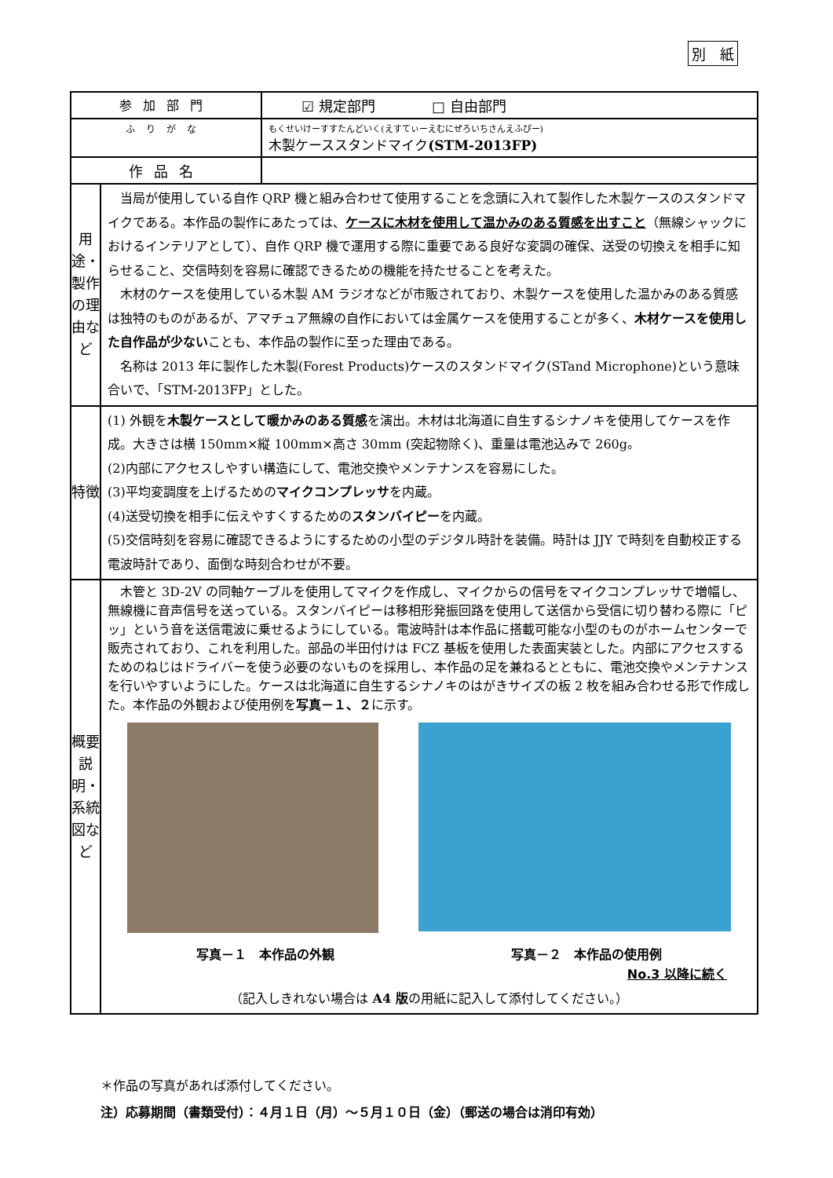別　紙
| 参加部門 | | ☑ 規定部門 □ 自由部門 |
| ふりがな | | もくせいけーすすたんどいく(えすてぃーえむにぜろいちさんえふぴー) 木製ケーススタンドマイク (STM-2013FP) |
| 作品名 | | |
| 用途・製作の理由など | 当局が使用している自作 QRP 機と組み合わせて使用することを念頭に入れて製作した木製ケースのスタンドマイクである。本作品の製作にあたっては、 ケースに木材を使用して温かみのある質感を出すこと （無線シャックにおけるインテリアとして）、自作 QRP 機で運用する際に重要である良好な変調の確保、送受の切換えを相手に知らせること、交信時刻を容易に確認できるための機能を持たせることを考えた。 木材のケースを使用している木製 AM ラジオなどが市販されており、木製ケースを使用した温かみのある質感は独特のものがあるが、アマチュア無線の自作においては金属ケースを使用することが多く、 木材ケースを使用した自作品が少ない ことも、本作品の製作に至った理由である。 名称は 2013 年に製作した木製(Forest Products)ケースのスタンドマイク(STand Microphone)という意味合いで、「STM-2013FP」とした。 | |
| 特徴 | (1) 外観を 木製ケースとして暖かみのある質感 を演出。木材は北海道に自生するシナノキを使用してケースを作成。大きさは横 150mm×縦 100mm×高さ 30mm (突起物除く)、重量は電池込みで 260g。 (2)内部にアクセスしやすい構造にして、電池交換やメンテナンスを容易にした。 (3)平均変調度を上げるための マイクコンプレッサ を内蔵。 (4)送受切換を相手に伝えやすくするための スタンバイピー を内蔵。 (5)交信時刻を容易に確認できるようにするための小型のデジタル時計を装備。時計は JJY で時刻を自動校正する電波時計であり、面倒な時刻合わせが不要。 | |
| 概要説明・系統図など | 木管と 3D-2V の同軸ケーブルを使用してマイクを作成し、マイクからの信号をマイクコンプレッサで増幅し、無線機に音声信号を送っている。スタンバイピーは移相形発振回路を使用して送信から受信に切り替わる際に「ピッ」という音を送信電波に乗せるようにしている。電波時計は本作品に搭載可能な小型のものがホームセンターで販売されており、これを利用した。部品の半田付けは FCZ 基板を使用した表面実装とした。内部にアクセスするためのねじはドライバーを使う必要のないものを採用し、本作品の足を兼ねるとともに、電池交換やメンテナンスを行いやすいようにした。ケースは北海道に自生するシナノキのはがきサイズの板 2 枚を組み合わせる形で作成した。本作品の外観および使用例を 写真－１、２ に示す。 写真－１ 本作品の外観 写真－２ 本作品の使用例 No.3 以降に続く （記入しきれない場合は A4 版 の用紙に記入して添付してください。） | |
＊作品の写真があれば添付してください。
注）応募期間（書類受付）：４月１日（月）～５月１０日（金）（郵送の場合は消印有効）